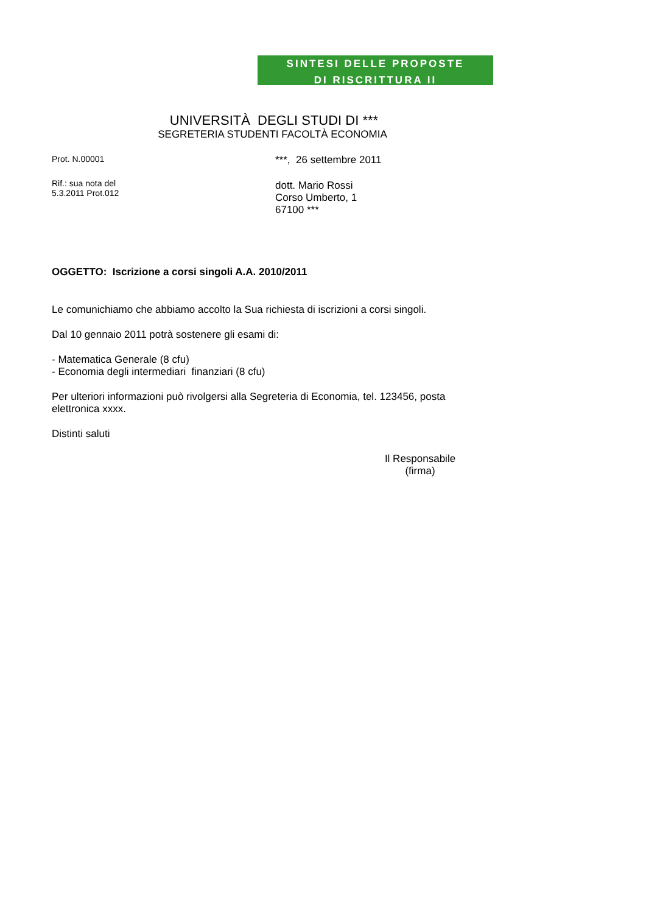SINTESI DELLE PROPOSTE
DI RISCRITTURA II
UNIVERSITÀ DEGLI STUDI DI ***
SEGRETERIA STUDENTI FACOLTÀ ECONOMIA
Prot. N.00001
Rif.: sua nota del
5.3.2011 Prot.012
***, 26 settembre 2011
dott. Mario Rossi
Corso Umberto, 1
67100 ***
OGGETTO: Iscrizione a corsi singoli A.A. 2010/2011
Le comunichiamo che abbiamo accolto la Sua richiesta di iscrizioni a corsi singoli.
Dal 10 gennaio 2011 potrà sostenere gli esami di:
- Matematica Generale (8 cfu)
- Economia degli intermediari finanziari (8 cfu)
Per ulteriori informazioni può rivolgersi alla Segreteria di Economia, tel. 123456, posta elettronica xxxx.
Distinti saluti
Il Responsabile
(firma)